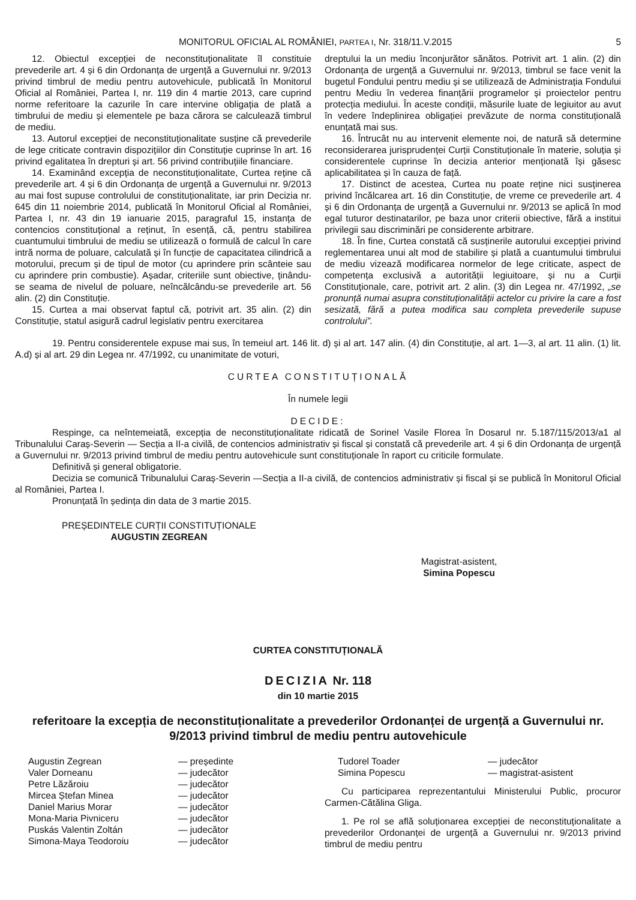MONITORUL OFICIAL AL ROMÂNIEI, PARTEA I, Nr. 318/11.V.2015 5
12. Obiectul excepției de neconstituționalitate îl constituie prevederile art. 4 și 6 din Ordonanța de urgență a Guvernului nr. 9/2013 privind timbrul de mediu pentru autovehicule, publicată în Monitorul Oficial al României, Partea I, nr. 119 din 4 martie 2013, care cuprind norme referitoare la cazurile în care intervine obligația de plată a timbrului de mediu și elementele pe baza cărora se calculează timbrul de mediu.
13. Autorul excepției de neconstituționalitate susține că prevederile de lege criticate contravin dispozițiilor din Constituție cuprinse în art. 16 privind egalitatea în drepturi și art. 56 privind contribuțiile financiare.
14. Examinând excepția de neconstituționalitate, Curtea reține că prevederile art. 4 și 6 din Ordonanța de urgență a Guvernului nr. 9/2013 au mai fost supuse controlului de constituționalitate, iar prin Decizia nr. 645 din 11 noiembrie 2014, publicată în Monitorul Oficial al României, Partea I, nr. 43 din 19 ianuarie 2015, paragraful 15, instanța de contencios constituțional a reținut, în esență, că, pentru stabilirea cuantumului timbrului de mediu se utilizează o formulă de calcul în care intră norma de poluare, calculată și în funcție de capacitatea cilindrică a motorului, precum și de tipul de motor (cu aprindere prin scânteie sau cu aprindere prin combustie). Așadar, criteriile sunt obiective, ținându-se seama de nivelul de poluare, neîncălcându-se prevederile art. 56 alin. (2) din Constituție.
15. Curtea a mai observat faptul că, potrivit art. 35 alin. (2) din Constituție, statul asigură cadrul legislativ pentru exercitarea
dreptului la un mediu înconjurător sănătos. Potrivit art. 1 alin. (2) din Ordonanța de urgență a Guvernului nr. 9/2013, timbrul se face venit la bugetul Fondului pentru mediu și se utilizează de Administrația Fondului pentru Mediu în vederea finanțării programelor și proiectelor pentru protecția mediului. În aceste condiții, măsurile luate de legiuitor au avut în vedere îndeplinirea obligației prevăzute de norma constituțională enunțată mai sus.
16. Întrucât nu au intervenit elemente noi, de natură să determine reconsiderarea jurisprudenței Curții Constituționale în materie, soluția și considerentele cuprinse în decizia anterior menționată își găsesc aplicabilitatea și în cauza de față.
17. Distinct de acestea, Curtea nu poate reține nici susținerea privind încălcarea art. 16 din Constituție, de vreme ce prevederile art. 4 și 6 din Ordonanța de urgență a Guvernului nr. 9/2013 se aplică în mod egal tuturor destinatarilor, pe baza unor criterii obiective, fără a institui privilegii sau discriminări pe considerente arbitrare.
18. În fine, Curtea constată că susținerile autorului excepției privind reglementarea unui alt mod de stabilire și plată a cuantumului timbrului de mediu vizează modificarea normelor de lege criticate, aspect de competența exclusivă a autorității legiuitoare, și nu a Curții Constituționale, care, potrivit art. 2 alin. (3) din Legea nr. 47/1992, „se pronunță numai asupra constituționalității actelor cu privire la care a fost sesizată, fără a putea modifica sau completa prevederile supuse controlului”.
19. Pentru considerentele expuse mai sus, în temeiul art. 146 lit. d) și al art. 147 alin. (4) din Constituție, al art. 1—3, al art. 11 alin. (1) lit. A.d) și al art. 29 din Legea nr. 47/1992, cu unanimitate de voturi,
CURTEA CONSTITUȚIONALĂ
În numele legii
DECIDE:
Respinge, ca neîntemeiată, excepția de neconstituționalitate ridicată de Sorinel Vasile Florea în Dosarul nr. 5.187/115/2013/a1 al Tribunalului Caraș-Severin — Secția a II-a civilă, de contencios administrativ și fiscal și constată că prevederile art. 4 și 6 din Ordonanța de urgență a Guvernului nr. 9/2013 privind timbrul de mediu pentru autovehicule sunt constituționale în raport cu criticile formulate.
Definitivă și general obligatorie.
Decizia se comunică Tribunalului Caraș-Severin —Secția a II-a civilă, de contencios administrativ și fiscal și se publică în Monitorul Oficial al României, Partea I.
Pronunțată în ședința din data de 3 martie 2015.
PREȘEDINTELE CURȚII CONSTITUȚIONALE
AUGUSTIN ZEGREAN
Magistrat-asistent,
Simina Popescu
CURTEA CONSTITUȚIONALĂ
DECIZIA Nr. 118
din 10 martie 2015
referitoare la excepția de neconstituționalitate a prevederilor Ordonanței de urgență a Guvernului nr. 9/2013 privind timbrul de mediu pentru autovehicule
Augustin Zegrean — președinte Valer Dorneanu — judecător Petre Lăzăroiu — judecător Mircea Ștefan Minea — judecător Daniel Marius Morar — judecător Mona-Maria Pivniceru — judecător Puskás Valentin Zoltán — judecător Simona-Maya Teodoroiu — judecător
Tudorel Toader — judecător Simina Popescu — magistrat-asistent
Cu participarea reprezentantului Ministerului Public, procuror Carmen-Cătălina Gliga.
1. Pe rol se află soluționarea excepției de neconstituționalitate a prevederilor Ordonanței de urgență a Guvernului nr. 9/2013 privind timbrul de mediu pentru